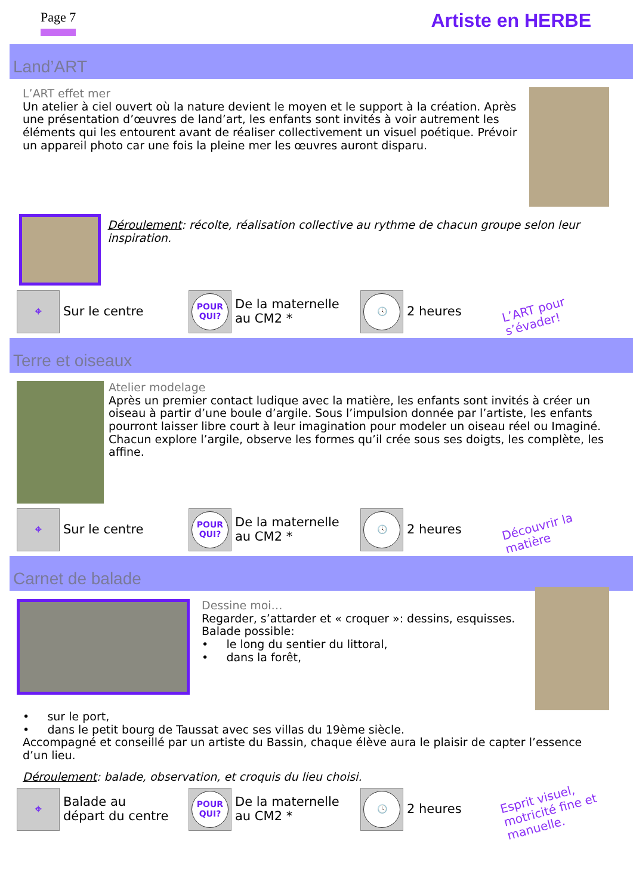Page 7 Artiste en HERBE
Land’ART
L’ART effet mer
Un atelier à ciel ouvert où la nature devient le moyen et le support à la création. Après une présentation d’œuvres de land’art, les enfants sont invités à voir autrement les éléments qui les entourent avant de réaliser collectivement un visuel poétique. Prévoir un appareil photo car une fois la pleine mer les œuvres auront disparu.
Déroulement: récolte, réalisation collective au rythme de chacun groupe selon leur inspiration.
⌖
Sur le centre
POUR QUI?
De la maternelle au CM2 *
🕓
2 heures
L’ART pour s’évader!
Terre et oiseaux
Atelier modelage
Après un premier contact ludique avec la matière, les enfants sont invités à créer un oiseau à partir d’une boule d’argile. Sous l’impulsion donnée par l’artiste, les enfants pourront laisser libre court à leur imagination pour modeler un oiseau réel ou Imaginé. Chacun explore l’argile, observe les formes qu’il crée sous ses doigts, les complète, les affine.
⌖
Sur le centre
POUR QUI?
De la maternelle au CM2 *
🕓
2 heures
Découvrir la matière
Carnet de balade
Dessine moi…
Regarder, s’attarder et « croquer »: dessins, esquisses.
Balade possible:
• le long du sentier du littoral,
• dans la forêt,
• sur le port,
• dans le petit bourg de Taussat avec ses villas du 19ème siècle.
Accompagné et conseillé par un artiste du Bassin, chaque élève aura le plaisir de capter l’essence d’un lieu.
Déroulement: balade, observation, et croquis du lieu choisi.
⌖
Balade au départ du centre
POUR QUI?
De la maternelle au CM2 *
🕓
2 heures
Esprit visuel, motricité fine et manuelle.